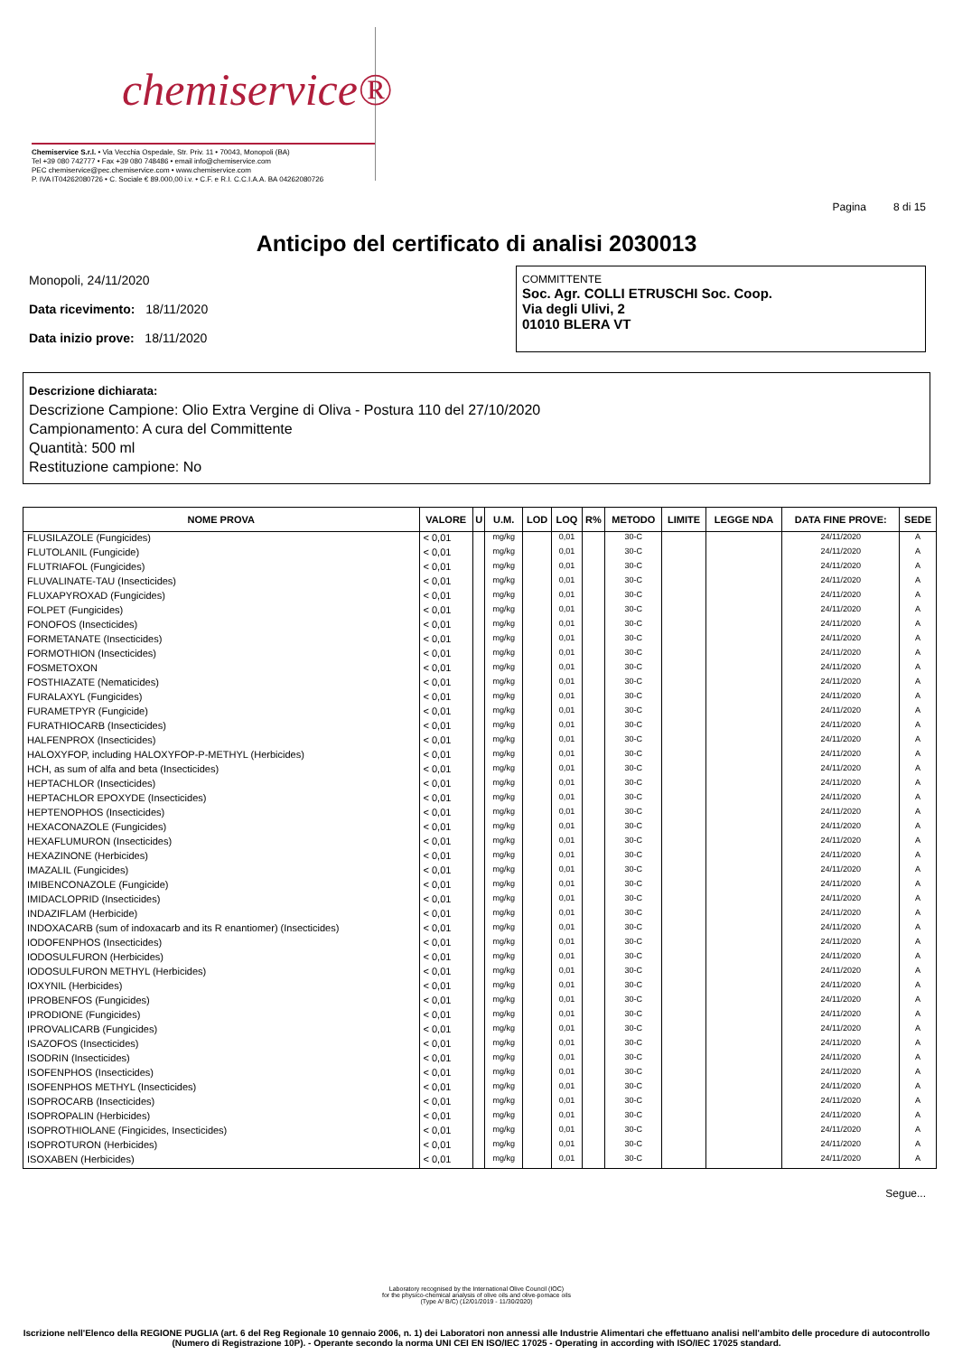chemiservice®
Chemiservice S.r.l. • Via Vecchia Ospedale, Str. Priv. 11 • 70043, Monopoli (BA)
Tel +39 080 742777 • Fax +39 080 748486 • email info@chemiservice.com
PEC chemiservice@pec.chemiservice.com • www.chemiservice.com
P. IVA IT04262080726 • C. Sociale € 89.000,00 i.v. • C.F. e R.I. C.C.I.A.A. BA 04262080726
Anticipo del certificato di analisi 2030013
Pagina 8 di 15
Monopoli, 24/11/2020
Data ricevimento: 18/11/2020
Data inizio prove: 18/11/2020
COMMITTENTE
Soc. Agr. COLLI ETRUSCHI Soc. Coop.
Via degli Ulivi, 2
01010 BLERA VT
Descrizione dichiarata:
Descrizione Campione: Olio Extra Vergine di Oliva - Postura 110 del 27/10/2020
Campionamento: A cura del Committente
Quantità: 500 ml
Restituzione campione: No
| NOME PROVA | VALORE | U | U.M. | LOD | LOQ | R% | METODO | LIMITE | LEGGE NDA | DATA FINE PROVE: | SEDE |
| --- | --- | --- | --- | --- | --- | --- | --- | --- | --- | --- | --- |
| FLUSILAZOLE (Fungicides) | < 0,01 | | mg/kg | | 0,01 | | 30-C | | | 24/11/2020 | A |
| FLUTOLANIL (Fungicide) | < 0,01 | | mg/kg | | 0,01 | | 30-C | | | 24/11/2020 | A |
| FLUTRIAFOL (Fungicides) | < 0,01 | | mg/kg | | 0,01 | | 30-C | | | 24/11/2020 | A |
| FLUVALINATE-TAU (Insecticides) | < 0,01 | | mg/kg | | 0,01 | | 30-C | | | 24/11/2020 | A |
| FLUXAPYROXAD (Fungicides) | < 0,01 | | mg/kg | | 0,01 | | 30-C | | | 24/11/2020 | A |
| FOLPET (Fungicides) | < 0,01 | | mg/kg | | 0,01 | | 30-C | | | 24/11/2020 | A |
| FONOFOS (Insecticides) | < 0,01 | | mg/kg | | 0,01 | | 30-C | | | 24/11/2020 | A |
| FORMETANATE (Insecticides) | < 0,01 | | mg/kg | | 0,01 | | 30-C | | | 24/11/2020 | A |
| FORMOTHION (Insecticides) | < 0,01 | | mg/kg | | 0,01 | | 30-C | | | 24/11/2020 | A |
| FOSMETOXON | < 0,01 | | mg/kg | | 0,01 | | 30-C | | | 24/11/2020 | A |
| FOSTHIAZATE (Nematicides) | < 0,01 | | mg/kg | | 0,01 | | 30-C | | | 24/11/2020 | A |
| FURALAXYL (Fungicides) | < 0,01 | | mg/kg | | 0,01 | | 30-C | | | 24/11/2020 | A |
| FURAMETPYR (Fungicide) | < 0,01 | | mg/kg | | 0,01 | | 30-C | | | 24/11/2020 | A |
| FURATHIOCARB (Insecticides) | < 0,01 | | mg/kg | | 0,01 | | 30-C | | | 24/11/2020 | A |
| HALFENPROX (Insecticides) | < 0,01 | | mg/kg | | 0,01 | | 30-C | | | 24/11/2020 | A |
| HALOXYFOP, including HALOXYFOP-P-METHYL (Herbicides) | < 0,01 | | mg/kg | | 0,01 | | 30-C | | | 24/11/2020 | A |
| HCH, as sum of alfa and beta (Insecticides) | < 0,01 | | mg/kg | | 0,01 | | 30-C | | | 24/11/2020 | A |
| HEPTACHLOR (Insecticides) | < 0,01 | | mg/kg | | 0,01 | | 30-C | | | 24/11/2020 | A |
| HEPTACHLOR EPOXYDE (Insecticides) | < 0,01 | | mg/kg | | 0,01 | | 30-C | | | 24/11/2020 | A |
| HEPTENOPHOS (Insecticides) | < 0,01 | | mg/kg | | 0,01 | | 30-C | | | 24/11/2020 | A |
| HEXACONAZOLE (Fungicides) | < 0,01 | | mg/kg | | 0,01 | | 30-C | | | 24/11/2020 | A |
| HEXAFLUMURON (Insecticides) | < 0,01 | | mg/kg | | 0,01 | | 30-C | | | 24/11/2020 | A |
| HEXAZINONE (Herbicides) | < 0,01 | | mg/kg | | 0,01 | | 30-C | | | 24/11/2020 | A |
| IMAZALIL (Fungicides) | < 0,01 | | mg/kg | | 0,01 | | 30-C | | | 24/11/2020 | A |
| IMIBENCONAZOLE (Fungicide) | < 0,01 | | mg/kg | | 0,01 | | 30-C | | | 24/11/2020 | A |
| IMIDACLOPRID (Insecticides) | < 0,01 | | mg/kg | | 0,01 | | 30-C | | | 24/11/2020 | A |
| INDAZIFLAM (Herbicide) | < 0,01 | | mg/kg | | 0,01 | | 30-C | | | 24/11/2020 | A |
| INDOXACARB (sum of indoxacarb and its R enantiomer) (Insecticides) | < 0,01 | | mg/kg | | 0,01 | | 30-C | | | 24/11/2020 | A |
| IODOFENPHOS (Insecticides) | < 0,01 | | mg/kg | | 0,01 | | 30-C | | | 24/11/2020 | A |
| IODOSULFURON (Herbicides) | < 0,01 | | mg/kg | | 0,01 | | 30-C | | | 24/11/2020 | A |
| IODOSULFURON METHYL (Herbicides) | < 0,01 | | mg/kg | | 0,01 | | 30-C | | | 24/11/2020 | A |
| IOXYNIL (Herbicides) | < 0,01 | | mg/kg | | 0,01 | | 30-C | | | 24/11/2020 | A |
| IPROBENFOS (Fungicides) | < 0,01 | | mg/kg | | 0,01 | | 30-C | | | 24/11/2020 | A |
| IPRODIONE (Fungicides) | < 0,01 | | mg/kg | | 0,01 | | 30-C | | | 24/11/2020 | A |
| IPROVALICARB (Fungicides) | < 0,01 | | mg/kg | | 0,01 | | 30-C | | | 24/11/2020 | A |
| ISAZOFOS (Insecticides) | < 0,01 | | mg/kg | | 0,01 | | 30-C | | | 24/11/2020 | A |
| ISODRIN (Insecticides) | < 0,01 | | mg/kg | | 0,01 | | 30-C | | | 24/11/2020 | A |
| ISOFENPHOS (Insecticides) | < 0,01 | | mg/kg | | 0,01 | | 30-C | | | 24/11/2020 | A |
| ISOFENPHOS METHYL (Insecticides) | < 0,01 | | mg/kg | | 0,01 | | 30-C | | | 24/11/2020 | A |
| ISOPROCARB (Insecticides) | < 0,01 | | mg/kg | | 0,01 | | 30-C | | | 24/11/2020 | A |
| ISOPROPALIN (Herbicides) | < 0,01 | | mg/kg | | 0,01 | | 30-C | | | 24/11/2020 | A |
| ISOPROTHIOLANE (Fingicides, Insecticides) | < 0,01 | | mg/kg | | 0,01 | | 30-C | | | 24/11/2020 | A |
| ISOPROTURON (Herbicides) | < 0,01 | | mg/kg | | 0,01 | | 30-C | | | 24/11/2020 | A |
| ISOXABEN (Herbicides) | < 0,01 | | mg/kg | | 0,01 | | 30-C | | | 24/11/2020 | A |
Segue...
Laboratory recognised by the International Olive Council (IOC)
for the physico-chemical analysis of olive oils and olive-pomace oils
(Type A/ B/C) (12/01/2019 - 11/30/2020)
Iscrizione nell'Elenco della REGIONE PUGLIA (art. 6 del Reg Regionale 10 gennaio 2006, n. 1) dei Laboratori non annessi alle Industrie Alimentari che effettuano analisi nell'ambito delle procedure di autocontrollo (Numero di Registrazione 10P). - Operante secondo la norma UNI CEI EN ISO/IEC 17025 - Operating in according with ISO/IEC 17025 standard.